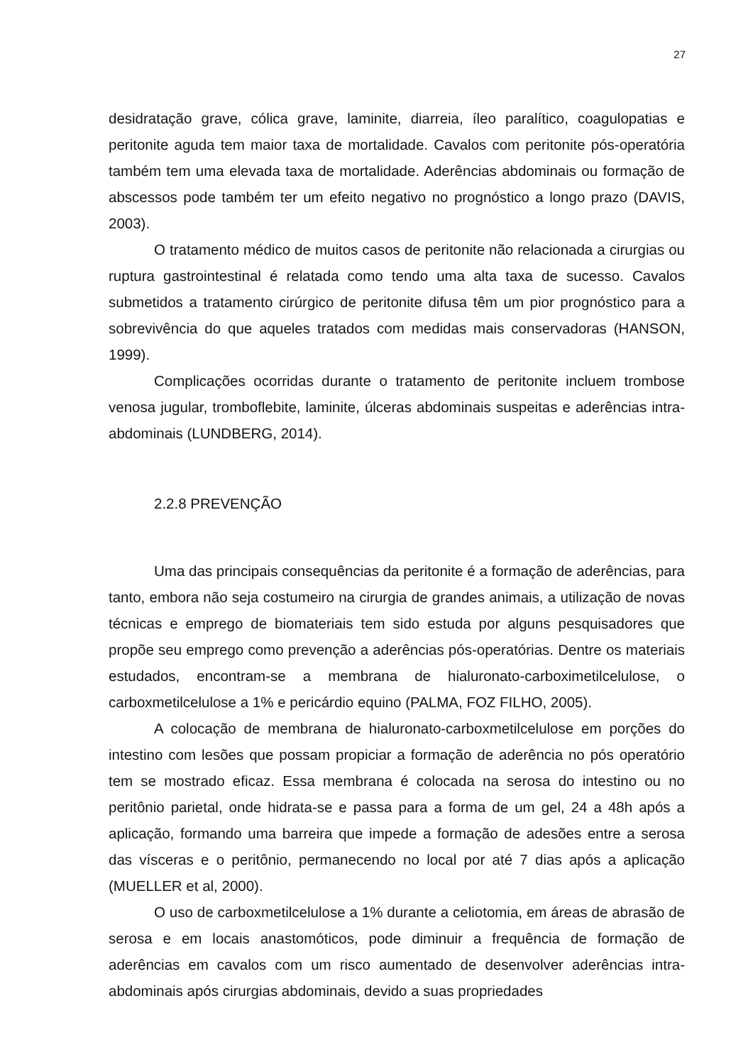27
desidratação grave, cólica grave, laminite, diarreia, íleo paralítico, coagulopatias e peritonite aguda tem maior taxa de mortalidade. Cavalos com peritonite pós-operatória também tem uma elevada taxa de mortalidade. Aderências abdominais ou formação de abscessos pode também ter um efeito negativo no prognóstico a longo prazo (DAVIS, 2003).
O tratamento médico de muitos casos de peritonite não relacionada a cirurgias ou ruptura gastrointestinal é relatada como tendo uma alta taxa de sucesso. Cavalos submetidos a tratamento cirúrgico de peritonite difusa têm um pior prognóstico para a sobrevivência do que aqueles tratados com medidas mais conservadoras (HANSON, 1999).
Complicações ocorridas durante o tratamento de peritonite incluem trombose venosa jugular, tromboflebite, laminite, úlceras abdominais suspeitas e aderências intra-abdominais (LUNDBERG, 2014).
2.2.8 PREVENÇÃO
Uma das principais consequências da peritonite é a formação de aderências, para tanto, embora não seja costumeiro na cirurgia de grandes animais, a utilização de novas técnicas e emprego de biomateriais tem sido estuda por alguns pesquisadores que propõe seu emprego como prevenção a aderências pós-operatórias. Dentre os materiais estudados, encontram-se a membrana de hialuronato-carboximetilcelulose, o carboxmetilcelulose a 1% e pericárdio equino (PALMA, FOZ FILHO, 2005).
A colocação de membrana de hialuronato-carboxmetilcelulose em porções do intestino com lesões que possam propiciar a formação de aderência no pós operatório tem se mostrado eficaz. Essa membrana é colocada na serosa do intestino ou no peritônio parietal, onde hidrata-se e passa para a forma de um gel, 24 a 48h após a aplicação, formando uma barreira que impede a formação de adesões entre a serosa das vísceras e o peritônio, permanecendo no local por até 7 dias após a aplicação (MUELLER et al, 2000).
O uso de carboxmetilcelulose a 1% durante a celiotomia, em áreas de abrasão de serosa e em locais anastomóticos, pode diminuir a frequência de formação de aderências em cavalos com um risco aumentado de desenvolver aderências intra-abdominais após cirurgias abdominais, devido a suas propriedades